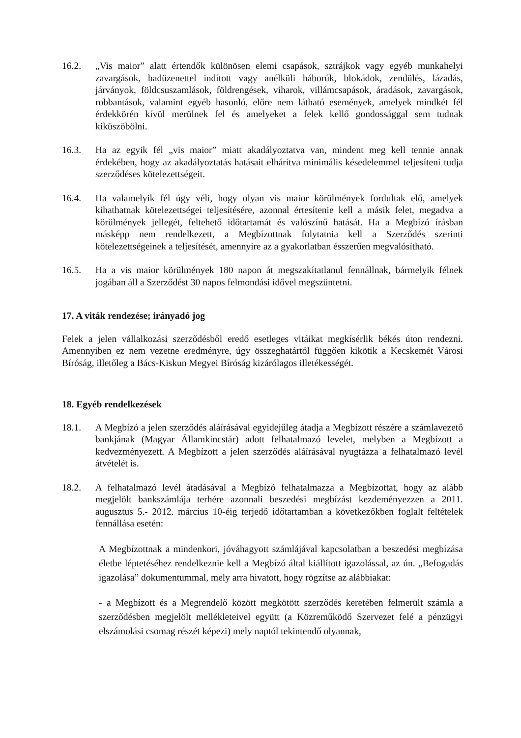16.2. „Vis maior” alatt értendők különösen elemi csapások, sztrájkok vagy egyéb munkahelyi zavargások, hadüzenettel indított vagy anélküli háborúk, blokádok, zendülés, lázadás, járványok, földcsuszamlások, földrengések, viharok, villámcsapások, áradások, zavargások, robbantások, valamint egyéb hasonló, előre nem látható események, amelyek mindkét fél érdekkörén kívül merülnek fel és amelyeket a felek kellő gondossággal sem tudnak kiküszöbölni.
16.3. Ha az egyik fél „vis maior” miatt akadályoztatva van, mindent meg kell tennie annak érdekében, hogy az akadályoztatás hatásait elhárítva minimális késedelemmel teljesíteni tudja szerződéses kötelezettségeit.
16.4. Ha valamelyik fél úgy véli, hogy olyan vis maior körülmények fordultak elő, amelyek kihathatnak kötelezettségei teljesítésére, azonnal értesítenie kell a másik felet, megadva a körülmények jellegét, feltehető időtartamát és valószínű hatását. Ha a Megbízó írásban másképp nem rendelkezett, a Megbízottnak folytatnia kell a Szerződés szerinti kötelezettségeinek a teljesítését, amennyire az a gyakorlatban ésszerűen megvalósítható.
16.5. Ha a vis maior körülmények 180 napon át megszakítatlanul fennállnak, bármelyik félnek jogában áll a Szerződést 30 napos felmondási idővel megszüntetni.
17. A viták rendezése; irányadó jog
Felek a jelen vállalkozási szerződésből eredő esetleges vitáikat megkísérlik békés úton rendezni. Amennyiben ez nem vezetne eredményre, úgy összeghatártól függően kikötik a Kecskemét Városi Bíróság, illetőleg a Bács-Kiskun Megyei Bíróság kizárólagos illetékességét.
18. Egyéb rendelkezések
18.1. A Megbízó a jelen szerződés aláírásával egyidejűleg átadja a Megbízott részére a számlavezető bankjának (Magyar Államkincstár) adott felhatalmazó levelet, melyben a Megbízott a kedvezményezett. A Megbízott a jelen szerződés aláírásával nyugtázza a felhatalmazó levél átvételét is.
18.2. A felhatalmazó levél átadásával a Megbízó felhatalmazza a Megbízottat, hogy az alább megjelölt bankszámlája terhére azonnali beszedési megbízást kezdeményezzen a 2011. augusztus 5.- 2012. március 10-éig terjedő időtartamban a következőkben foglalt feltételek fennállása esetén:
A Megbízottnak a mindenkori, jóváhagyott számlájával kapcsolatban a beszedési megbízása életbe léptetéséhez rendelkeznie kell a Megbízó által kiállított igazolással, az ún. „Befogadás igazolása” dokumentummal, mely arra hivatott, hogy rögzítse az alábbiakat:
- a Megbízott és a Megrendelő között megkötött szerződés keretében felmerült számla a szerződésben megjelölt mellékleteivel együtt (a Közreműködő Szervezet felé a pénzügyi elszámolási csomag részét képezi) mely naptól tekintendő olyannak,